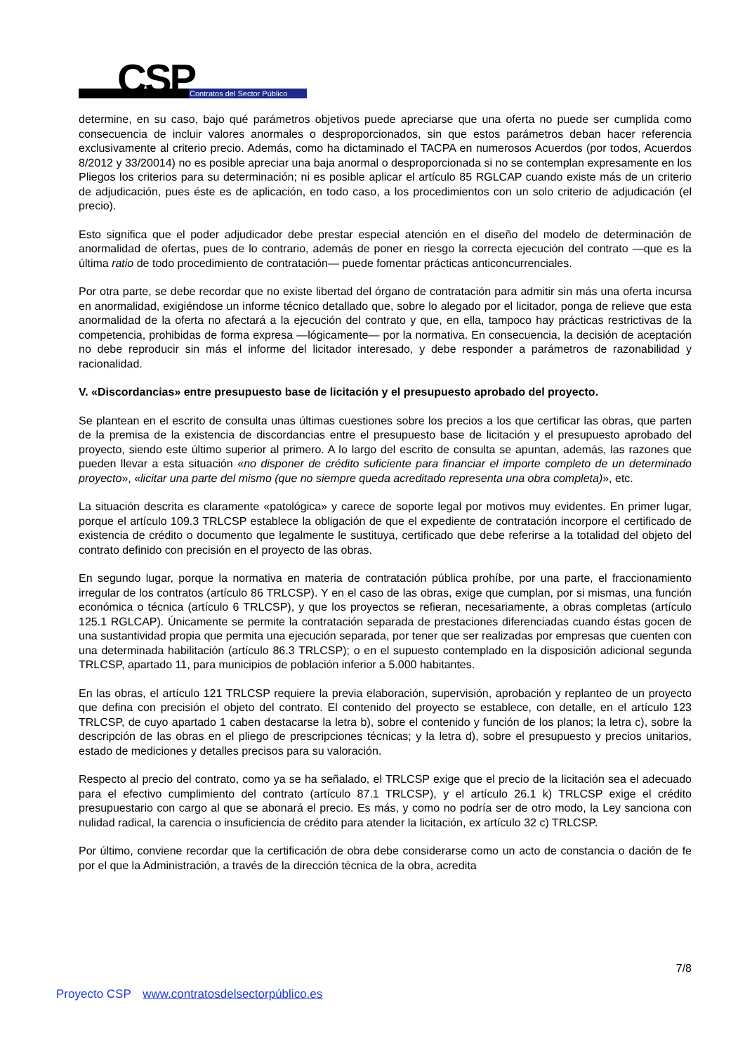CSP Contratos del Sector Público
determine, en su caso, bajo qué parámetros objetivos puede apreciarse que una oferta no puede ser cumplida como consecuencia de incluir valores anormales o desproporcionados, sin que estos parámetros deban hacer referencia exclusivamente al criterio precio. Además, como ha dictaminado el TACPA en numerosos Acuerdos (por todos, Acuerdos 8/2012 y 33/20014) no es posible apreciar una baja anormal o desproporcionada si no se contemplan expresamente en los Pliegos los criterios para su determinación; ni es posible aplicar el artículo 85 RGLCAP cuando existe más de un criterio de adjudicación, pues éste es de aplicación, en todo caso, a los procedimientos con un solo criterio de adjudicación (el precio).
Esto significa que el poder adjudicador debe prestar especial atención en el diseño del modelo de determinación de anormalidad de ofertas, pues de lo contrario, además de poner en riesgo la correcta ejecución del contrato —que es la última ratio de todo procedimiento de contratación— puede fomentar prácticas anticoncurrenciales.
Por otra parte, se debe recordar que no existe libertad del órgano de contratación para admitir sin más una oferta incursa en anormalidad, exigiéndose un informe técnico detallado que, sobre lo alegado por el licitador, ponga de relieve que esta anormalidad de la oferta no afectará a la ejecución del contrato y que, en ella, tampoco hay prácticas restrictivas de la competencia, prohibidas de forma expresa —lógicamente— por la normativa. En consecuencia, la decisión de aceptación no debe reproducir sin más el informe del licitador interesado, y debe responder a parámetros de razonabilidad y racionalidad.
V. «Discordancias» entre presupuesto base de licitación y el presupuesto aprobado del proyecto.
Se plantean en el escrito de consulta unas últimas cuestiones sobre los precios a los que certificar las obras, que parten de la premisa de la existencia de discordancias entre el presupuesto base de licitación y el presupuesto aprobado del proyecto, siendo este último superior al primero. A lo largo del escrito de consulta se apuntan, además, las razones que pueden llevar a esta situación «no disponer de crédito suficiente para financiar el importe completo de un determinado proyecto», «licitar una parte del mismo (que no siempre queda acreditado representa una obra completa)», etc.
La situación descrita es claramente «patológica» y carece de soporte legal por motivos muy evidentes. En primer lugar, porque el artículo 109.3 TRLCSP establece la obligación de que el expediente de contratación incorpore el certificado de existencia de crédito o documento que legalmente le sustituya, certificado que debe referirse a la totalidad del objeto del contrato definido con precisión en el proyecto de las obras.
En segundo lugar, porque la normativa en materia de contratación pública prohíbe, por una parte, el fraccionamiento irregular de los contratos (artículo 86 TRLCSP). Y en el caso de las obras, exige que cumplan, por si mismas, una función económica o técnica (artículo 6 TRLCSP), y que los proyectos se refieran, necesariamente, a obras completas (artículo 125.1 RGLCAP). Únicamente se permite la contratación separada de prestaciones diferenciadas cuando éstas gocen de una sustantividad propia que permita una ejecución separada, por tener que ser realizadas por empresas que cuenten con una determinada habilitación (artículo 86.3 TRLCSP); o en el supuesto contemplado en la disposición adicional segunda TRLCSP, apartado 11, para municipios de población inferior a 5.000 habitantes.
En las obras, el artículo 121 TRLCSP requiere la previa elaboración, supervisión, aprobación y replanteo de un proyecto que defina con precisión el objeto del contrato. El contenido del proyecto se establece, con detalle, en el artículo 123 TRLCSP, de cuyo apartado 1 caben destacarse la letra b), sobre el contenido y función de los planos; la letra c), sobre la descripción de las obras en el pliego de prescripciones técnicas; y la letra d), sobre el presupuesto y precios unitarios, estado de mediciones y detalles precisos para su valoración.
Respecto al precio del contrato, como ya se ha señalado, el TRLCSP exige que el precio de la licitación sea el adecuado para el efectivo cumplimiento del contrato (artículo 87.1 TRLCSP), y el artículo 26.1 k) TRLCSP exige el crédito presupuestario con cargo al que se abonará el precio. Es más, y como no podría ser de otro modo, la Ley sanciona con nulidad radical, la carencia o insuficiencia de crédito para atender la licitación, ex artículo 32 c) TRLCSP.
Por último, conviene recordar que la certificación de obra debe considerarse como un acto de constancia o dación de fe por el que la Administración, a través de la dirección técnica de la obra, acredita
7/8
Proyecto CSP www.contratosdelsectorpúblico.es